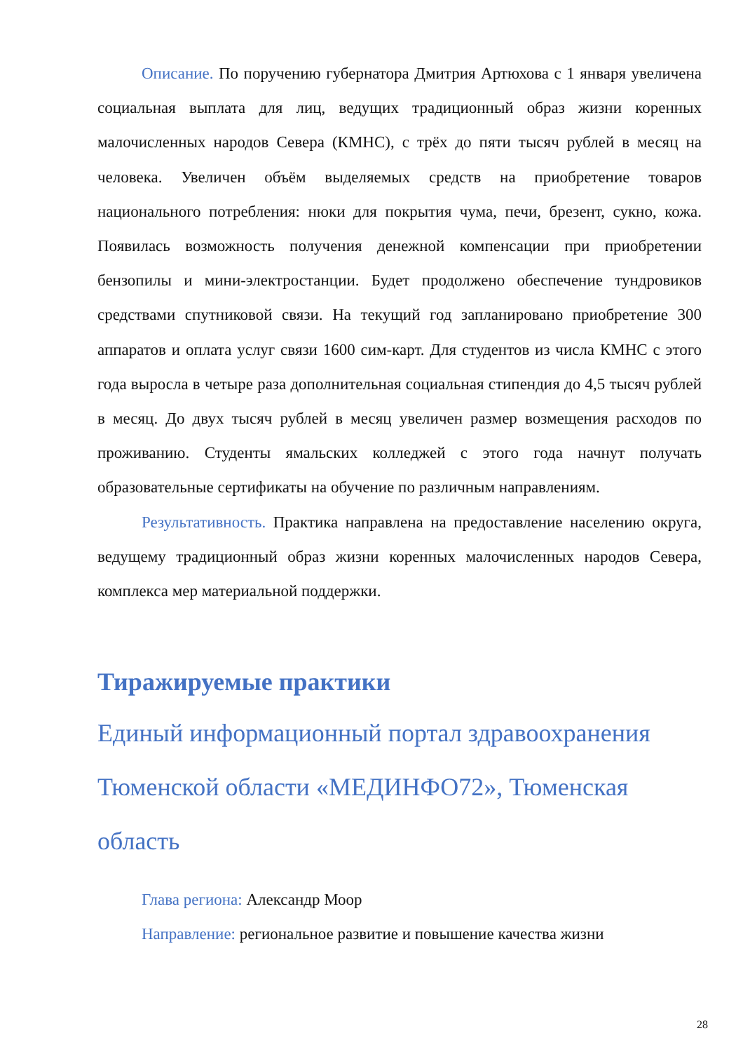Описание. По поручению губернатора Дмитрия Артюхова с 1 января увеличена социальная выплата для лиц, ведущих традиционный образ жизни коренных малочисленных народов Севера (КМНС), с трёх до пяти тысяч рублей в месяц на человека. Увеличен объём выделяемых средств на приобретение товаров национального потребления: нюки для покрытия чума, печи, брезент, сукно, кожа. Появилась возможность получения денежной компенсации при приобретении бензопилы и мини-электростанции. Будет продолжено обеспечение тундровиков средствами спутниковой связи. На текущий год запланировано приобретение 300 аппаратов и оплата услуг связи 1600 сим-карт. Для студентов из числа КМНС с этого года выросла в четыре раза дополнительная социальная стипендия до 4,5 тысяч рублей в месяц. До двух тысяч рублей в месяц увеличен размер возмещения расходов по проживанию. Студенты ямальских колледжей с этого года начнут получать образовательные сертификаты на обучение по различным направлениям.
Результативность. Практика направлена на предоставление населению округа, ведущему традиционный образ жизни коренных малочисленных народов Севера, комплекса мер материальной поддержки.
Тиражируемые практики
Единый информационный портал здравоохранения Тюменской области «МЕДИНФО72», Тюменская область
Глава региона: Александр Моор
Направление: региональное развитие и повышение качества жизни
28